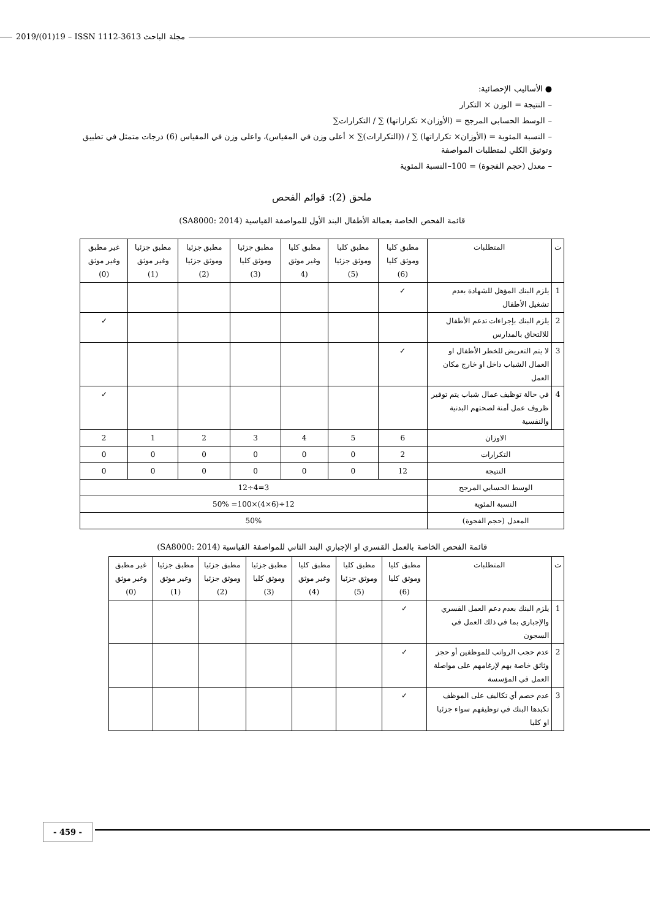2019/(01)19 – ISSN 1112-3613 مجلة الباحث
● الأساليب الإحصائية:
– النتيجة = الوزن × التكرار
– الوسط الحسابي المرجح = (الأوزان× تكراراتها) ∑ / التكرارات∑
– النسبة المئوية = (الأوزان× تكراراتها) ∑ / ((التكرارات)∑ × أعلى وزن في المقياس)، واعلى وزن في المقياس (6) درجات متمثل في تطبيق وتوثيق الكلي لمتطلبات المواصفة
– معدل (حجم الفجوة) = 100–النسبة المئوية
ملحق (2): قوائم الفحص
قائمة الفحص الخاصة بعمالة الأطفال البند الأول للمواصفة القياسية (SA8000: 2014)
| ت | المتطلبات | مطبق كليا وموثق كليا (6) | مطبق كليا وموثق جزئيا (5) | مطبق كليا وغير موثق (4 | مطبق جزئيا وموثق كليا (3) | مطبق جزئيا وموثق جزئيا (2) | مطبق جزئيا وغير موثق (1) | غير مطبق وغير موثق (0) |
| --- | --- | --- | --- | --- | --- | --- | --- | --- |
| 1 | يلزم البنك المؤهل للشهادة بعدم تشغيل الأطفال | ✓ | | | | | | |
| 2 | يلزم البنك بإجراءات تدعم الأطفال للالتحاق بالمدارس | | | | | | | ✓ |
| 3 | لا يتم التعريض للخطر الأطفال او العمال الشباب داخل او خارج مكان العمل | ✓ | | | | | | |
| 4 | في حالة توظيف عمال شباب يتم توفير ظروف عمل أمنة لصحتهم البدنية والنفسية | | | | | | | ✓ |
| الاوزان | | 6 | 5 | 4 | 3 | 2 | 1 | 2 |
| التكرارات | | 2 | 0 | 0 | 0 | 0 | 0 | 0 |
| النتيجة | | 12 | 0 | 0 | 0 | 0 | 0 | 0 |
| الوسط الحسابي المرجح | | 3=4÷12 | | | | | | |
| النسبة المئوية | | 12÷(6×4)×100= 50% | | | | | | |
| المعدل (حجم الفجوة) | | 50% | | | | | | |
قائمة الفحص الخاصة بالعمل القسري او الإجباري البند الثاني للمواصفة القياسية (SA8000: 2014)
| ت | المتطلبات | مطبق كليا وموثق كليا (6) | مطبق كليا وموثق جزئيا (5) | مطبق كليا وغير موثق (4) | مطبق جزئيا وموثق كليا (3) | مطبق جزئيا وموثق جزئيا (2) | مطبق جزئيا وغير موثق (1) | غير مطبق وغير موثق (0) |
| --- | --- | --- | --- | --- | --- | --- | --- | --- |
| 1 | يلزم البنك بعدم دعم العمل القسري والإجباري بما في ذلك العمل في السجون | ✓ | | | | | | |
| 2 | عدم حجب الرواتب للموظفين أو حجز وثائق خاصة بهم لإرغامهم على مواصلة العمل في المؤسسة | ✓ | | | | | | |
| 3 | عدم خصم أي تكاليف على الموظف تكبدها البنك في توظيفهم سواء جزئيا او كليا | ✓ | | | | | | |
- 459 -